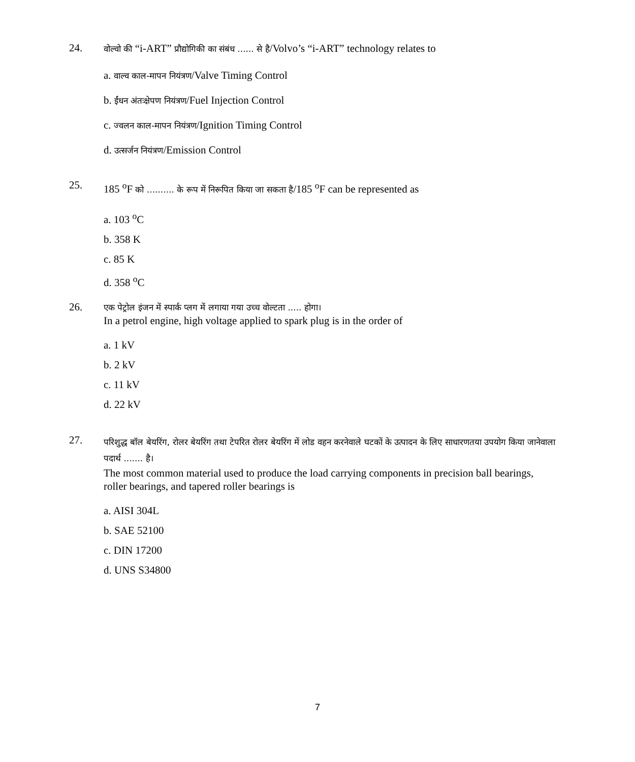24.
वोल्वो की “i-ART” प्रौद्योगिकी का संबंध ...... से है/Volvo’s “i-ART” technology relates to
a. वाल्व काल-मापन नियंत्रण/Valve Timing Control
b. ईंधन अंतःक्षेपण नियंत्रण/Fuel Injection Control
c. ज्वलन काल-मापन नियंत्रण/Ignition Timing Control
d. उत्सर्जन नियंत्रण/Emission Control
25.
185 <sup>o</sup>F को .......... के रूप में निरूपित किया जा सकता है/185 <sup>o</sup>F can be represented as
a. 103 <sup>o</sup>C
b. 358 K
c. 85 K
d. 358 <sup>o</sup>C
26.
एक पेट्रोल इंजन में स्पार्क प्लग में लगाया गया उच्च वोल्टता ..... होगा।
In a petrol engine, high voltage applied to spark plug is in the order of
a. 1 kV
b. 2 kV
c. 11 kV
d. 22 kV
27.
परिशुद्ध बॉल बेयरिंग, रोलर बेयरिंग तथा टेपरित रोलर बेयरिंग में लोड वहन करनेवाले घटकों के उत्पादन के लिए साधारणतया उपयोग किया जानेवाला पदार्थ ....... है।
The most common material used to produce the load carrying components in precision ball bearings, roller bearings, and tapered roller bearings is
a. AISI 304L
b. SAE 52100
c. DIN 17200
d. UNS S34800
7